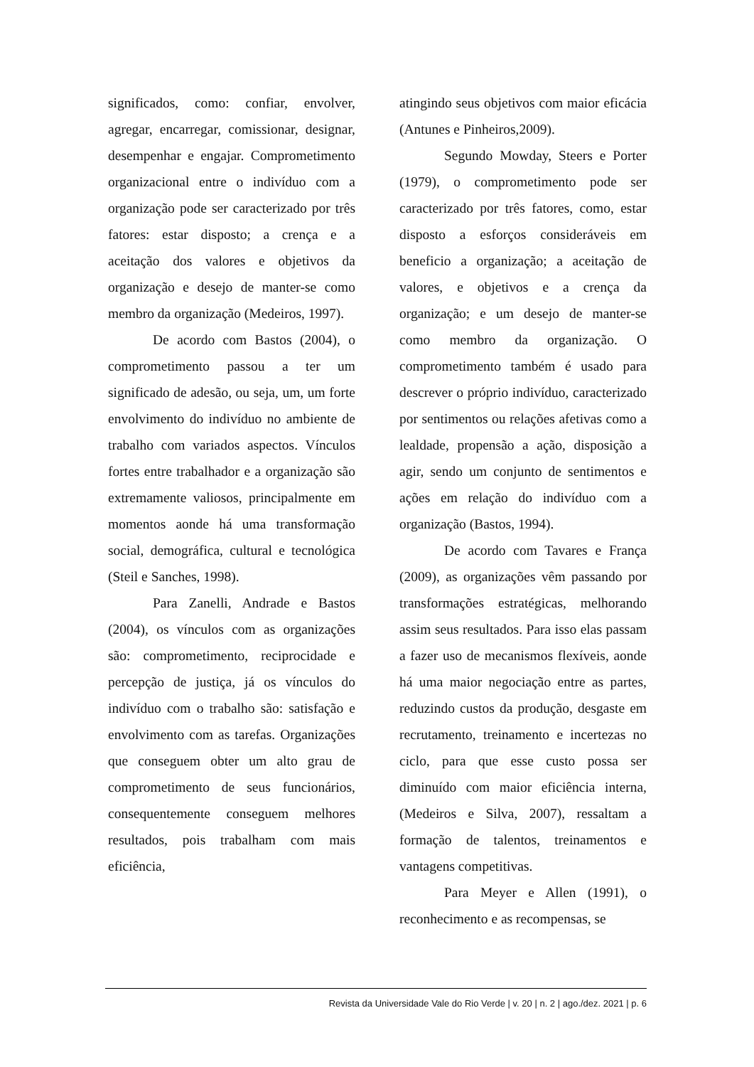significados, como: confiar, envolver, agregar, encarregar, comissionar, designar, desempenhar e engajar. Comprometimento organizacional entre o indivíduo com a organização pode ser caracterizado por três fatores: estar disposto; a crença e a aceitação dos valores e objetivos da organização e desejo de manter-se como membro da organização (Medeiros, 1997).
De acordo com Bastos (2004), o comprometimento passou a ter um significado de adesão, ou seja, um, um forte envolvimento do indivíduo no ambiente de trabalho com variados aspectos. Vínculos fortes entre trabalhador e a organização são extremamente valiosos, principalmente em momentos aonde há uma transformação social, demográfica, cultural e tecnológica (Steil e Sanches, 1998).
Para Zanelli, Andrade e Bastos (2004), os vínculos com as organizações são: comprometimento, reciprocidade e percepção de justiça, já os vínculos do indivíduo com o trabalho são: satisfação e envolvimento com as tarefas. Organizações que conseguem obter um alto grau de comprometimento de seus funcionários, consequentemente conseguem melhores resultados, pois trabalham com mais eficiência,
atingindo seus objetivos com maior eficácia (Antunes e Pinheiros,2009).
Segundo Mowday, Steers e Porter (1979), o comprometimento pode ser caracterizado por três fatores, como, estar disposto a esforços consideráveis em beneficio a organização; a aceitação de valores, e objetivos e a crença da organização; e um desejo de manter-se como membro da organização. O comprometimento também é usado para descrever o próprio indivíduo, caracterizado por sentimentos ou relações afetivas como a lealdade, propensão a ação, disposição a agir, sendo um conjunto de sentimentos e ações em relação do indivíduo com a organização (Bastos, 1994).
De acordo com Tavares e França (2009), as organizações vêm passando por transformações estratégicas, melhorando assim seus resultados. Para isso elas passam a fazer uso de mecanismos flexíveis, aonde há uma maior negociação entre as partes, reduzindo custos da produção, desgaste em recrutamento, treinamento e incertezas no ciclo, para que esse custo possa ser diminuído com maior eficiência interna, (Medeiros e Silva, 2007), ressaltam a formação de talentos, treinamentos e vantagens competitivas.
Para Meyer e Allen (1991), o reconhecimento e as recompensas, se
Revista da Universidade Vale do Rio Verde | v. 20 | n. 2 | ago./dez. 2021 | p. 6